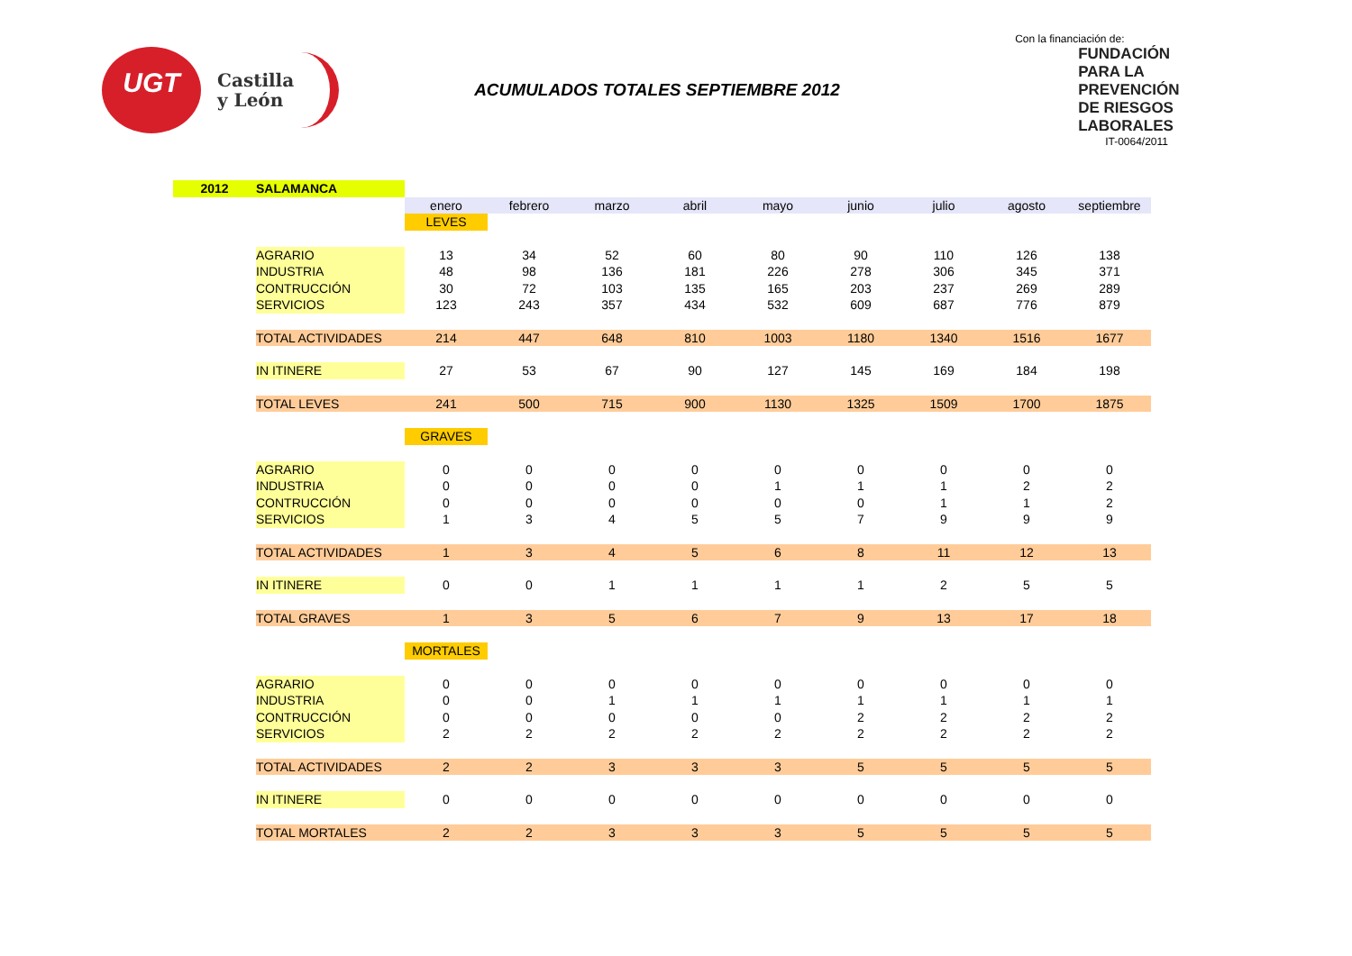UGT
Castilla
y León
ACUMULADOS TOTALES SEPTIEMBRE 2012
Con la financiación de:
FUNDACIÓN
PARA LA
PREVENCIÓN
DE RIESGOS
LABORALES
IT-0064/2011
| 2012 | SALAMANCA | | | | | | | | | |
| | | enero | febrero | marzo | abril | mayo | junio | julio | agosto | septiembre |
| | | LEVES | | | | | | | | |
| | AGRARIO | 13 | 34 | 52 | 60 | 80 | 90 | 110 | 126 | 138 |
| | INDUSTRIA | 48 | 98 | 136 | 181 | 226 | 278 | 306 | 345 | 371 |
| | CONTRUCCIÓN | 30 | 72 | 103 | 135 | 165 | 203 | 237 | 269 | 289 |
| | SERVICIOS | 123 | 243 | 357 | 434 | 532 | 609 | 687 | 776 | 879 |
| | TOTAL ACTIVIDADES | 214 | 447 | 648 | 810 | 1003 | 1180 | 1340 | 1516 | 1677 |
| | IN ITINERE | 27 | 53 | 67 | 90 | 127 | 145 | 169 | 184 | 198 |
| | TOTAL LEVES | 241 | 500 | 715 | 900 | 1130 | 1325 | 1509 | 1700 | 1875 |
| | | GRAVES | | | | | | | | |
| | AGRARIO | 0 | 0 | 0 | 0 | 0 | 0 | 0 | 0 | 0 |
| | INDUSTRIA | 0 | 0 | 0 | 0 | 1 | 1 | 1 | 2 | 2 |
| | CONTRUCCIÓN | 0 | 0 | 0 | 0 | 0 | 0 | 1 | 1 | 2 |
| | SERVICIOS | 1 | 3 | 4 | 5 | 5 | 7 | 9 | 9 | 9 |
| | TOTAL ACTIVIDADES | 1 | 3 | 4 | 5 | 6 | 8 | 11 | 12 | 13 |
| | IN ITINERE | 0 | 0 | 1 | 1 | 1 | 1 | 2 | 5 | 5 |
| | TOTAL GRAVES | 1 | 3 | 5 | 6 | 7 | 9 | 13 | 17 | 18 |
| | | MORTALES | | | | | | | | |
| | AGRARIO | 0 | 0 | 0 | 0 | 0 | 0 | 0 | 0 | 0 |
| | INDUSTRIA | 0 | 0 | 1 | 1 | 1 | 1 | 1 | 1 | 1 |
| | CONTRUCCIÓN | 0 | 0 | 0 | 0 | 0 | 2 | 2 | 2 | 2 |
| | SERVICIOS | 2 | 2 | 2 | 2 | 2 | 2 | 2 | 2 | 2 |
| | TOTAL ACTIVIDADES | 2 | 2 | 3 | 3 | 3 | 5 | 5 | 5 | 5 |
| | IN ITINERE | 0 | 0 | 0 | 0 | 0 | 0 | 0 | 0 | 0 |
| | TOTAL MORTALES | 2 | 2 | 3 | 3 | 3 | 5 | 5 | 5 | 5 |